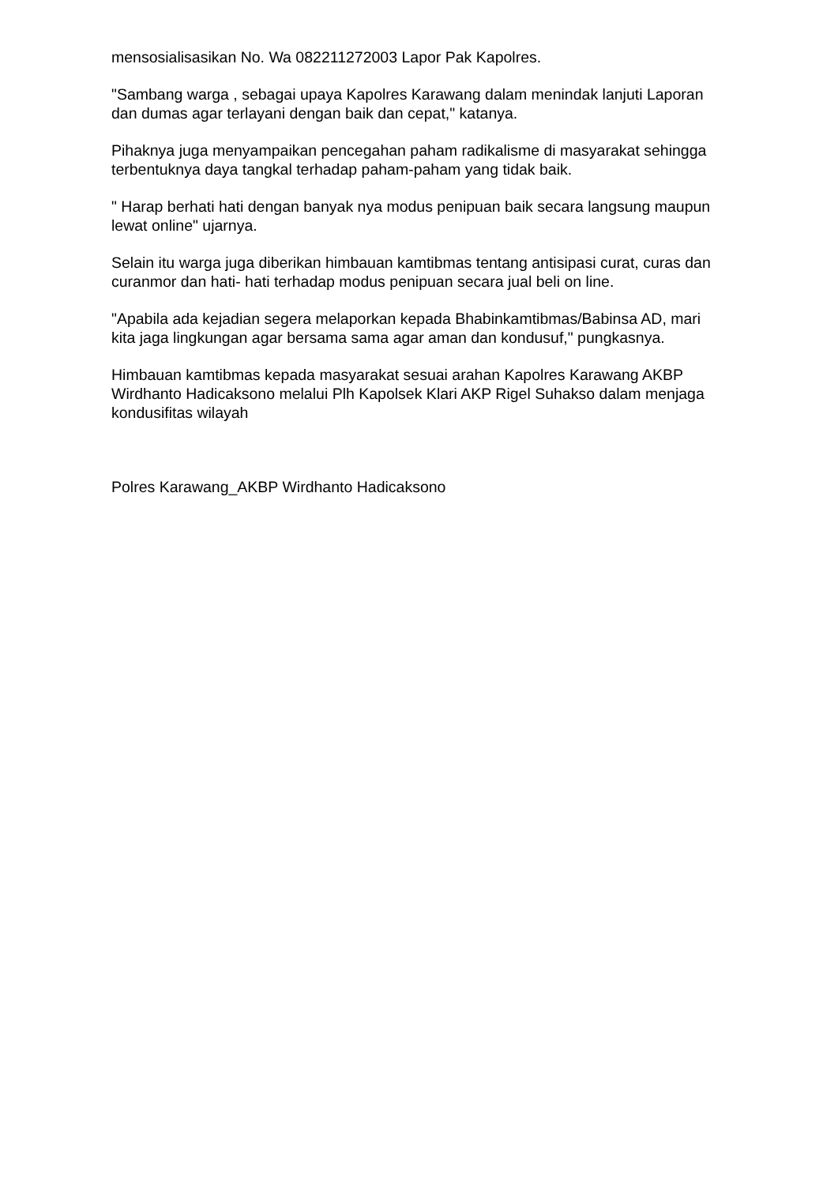mensosialisasikan No. Wa 082211272003 Lapor Pak Kapolres.
"Sambang warga , sebagai upaya Kapolres Karawang dalam menindak lanjuti Laporan dan dumas agar terlayani dengan baik dan cepat," katanya.
Pihaknya juga menyampaikan pencegahan paham radikalisme di masyarakat sehingga terbentuknya daya tangkal terhadap paham-paham yang tidak baik.
" Harap berhati hati dengan banyak nya modus penipuan baik secara langsung maupun lewat online" ujarnya.
Selain itu warga juga diberikan himbauan kamtibmas tentang antisipasi curat, curas dan curanmor dan hati- hati terhadap modus penipuan secara jual beli on line.
"Apabila ada kejadian segera melaporkan kepada Bhabinkamtibmas/Babinsa AD, mari kita jaga lingkungan agar bersama sama agar aman dan kondusuf," pungkasnya.
Himbauan kamtibmas kepada masyarakat sesuai arahan Kapolres Karawang AKBP Wirdhanto Hadicaksono melalui Plh Kapolsek Klari AKP Rigel Suhakso dalam menjaga kondusifitas wilayah
Polres Karawang_AKBP Wirdhanto Hadicaksono